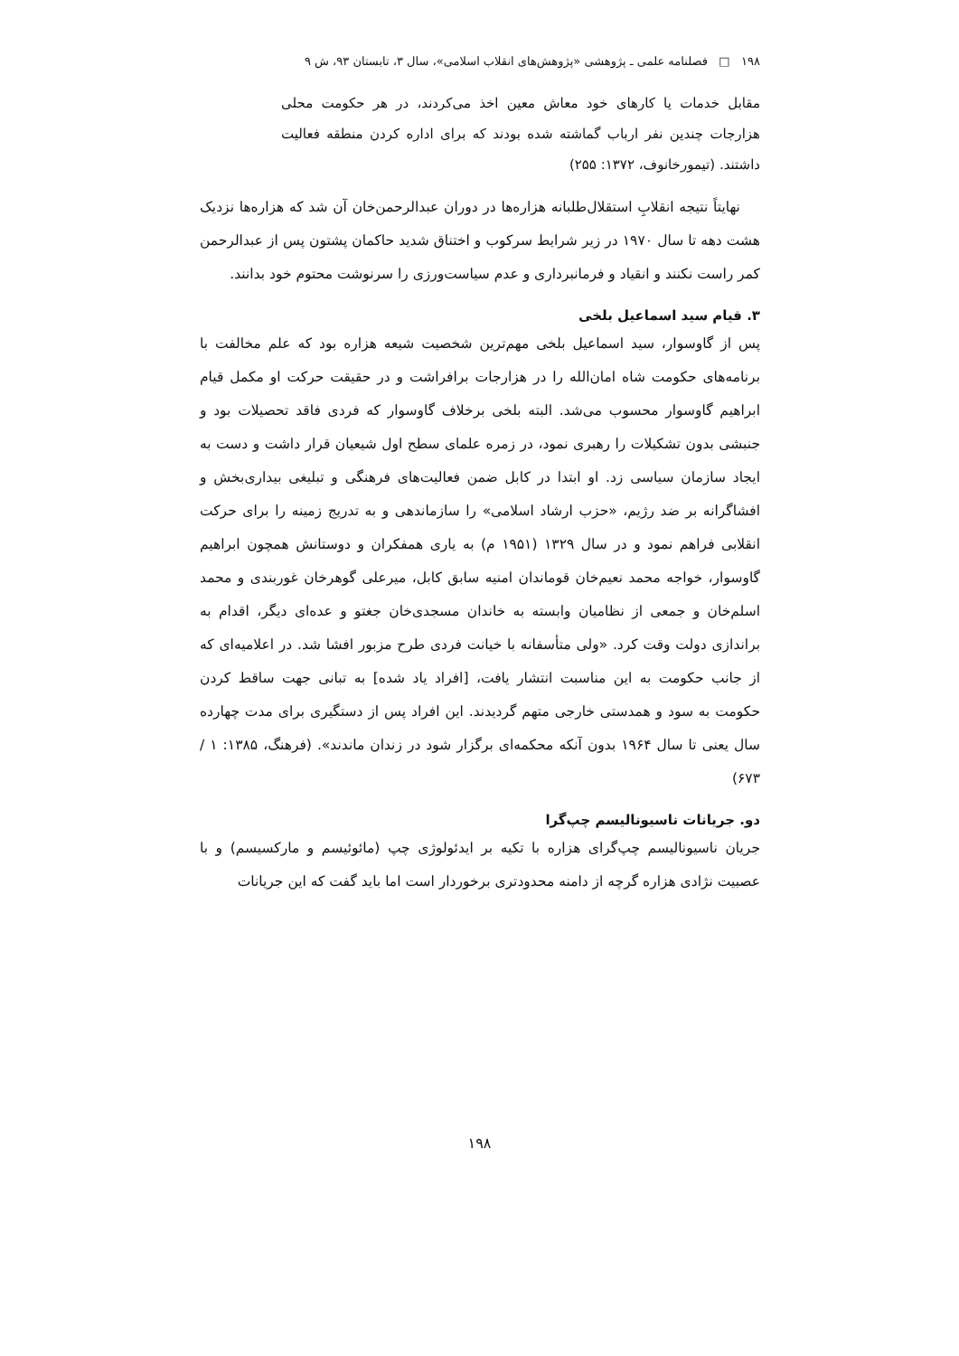۱۹۸ □ فصلنامه علمی ـ پژوهشی «پژوهش‌های انقلاب اسلامی»، سال ۳، تابستان ۹۳، ش ۹
مقابل خدمات یا کارهای خود معاش معین اخذ می‌کردند، در هر حکومت محلی هزارجات چندین نفر ارباب گماشته شده بودند که برای اداره کردن منطقه فعالیت داشتند. (تیمورخانوف، ۱۳۷۲: ۲۵۵)
نهایتاً نتیجه انقلابِ استقلال‌طلبانه هزاره‌ها در دوران عبدالرحمن‌خان آن شد که هزاره‌ها نزدیک هشت دهه تا سال ۱۹۷۰ در زیر شرایط سرکوب و اختناق شدید حاکمان پشتون پس از عبدالرحمن کمر راست نکنند و انقیاد و فرمانبرداری و عدم سیاست‌ورزی را سرنوشت محتوم خود بدانند.
۳. قیام سید اسماعیل بلخی
پس از گاوسوار، سید اسماعیل بلخی مهم‌ترین شخصیت شیعه هزاره بود که علم مخالفت با برنامه‌های حکومت شاه امان‌الله را در هزارجات برافراشت و در حقیقت حرکت او مکمل قیام ابراهیم گاوسوار محسوب می‌شد. البته بلخی برخلاف گاوسوار که فردی فاقد تحصیلات بود و جنبشی بدون تشکیلات را رهبری نمود، در زمره علمای سطح اول شیعیان قرار داشت و دست به ایجاد سازمان سیاسی زد. او ابتدا در کابل ضمن فعالیت‌های فرهنگی و تبلیغی بیداری‌بخش و افشاگرانه بر ضد رژیم، «حزب ارشاد اسلامی» را سازماندهی و به تدریج زمینه را برای حرکت انقلابی فراهم نمود و در سال ۱۳۲۹ (۱۹۵۱ م) به یاری همفکران و دوستانش همچون ابراهیم گاوسوار، خواجه محمد نعیم‌خان قوماندان امنیه سابق کابل، میرعلی گوهرخان غوربندی و محمد اسلم‌خان و جمعی از نظامیان وابسته به خاندان مسجدی‌خان جغتو و عده‌ای دیگر، اقدام به براندازی دولت وقت کرد. «ولی متأسفانه با خیانت فردی طرح مزبور افشا شد. در اعلامیه‌ای که از جانب حکومت به این مناسبت انتشار یافت، [افراد یاد شده] به تبانی جهت ساقط کردن حکومت به سود و همدستی خارجی متهم گردیدند. این افراد پس از دستگیری برای مدت چهارده سال یعنی تا سال ۱۹۶۴ بدون آنکه محکمه‌ای برگزار شود در زندان ماندند». (فرهنگ، ۱۳۸۵: ۱ / ۶۷۳)
دو. جریانات ناسیونالیسم چپ‌گرا
جریان ناسیونالیسم چپ‌گرای هزاره با تکیه بر ایدئولوژی چپ (مائوئیسم و مارکسیسم) و با عصبیت نژادی هزاره گرچه از دامنه محدودتری برخوردار است اما باید گفت که این جریانات
۱۹۸